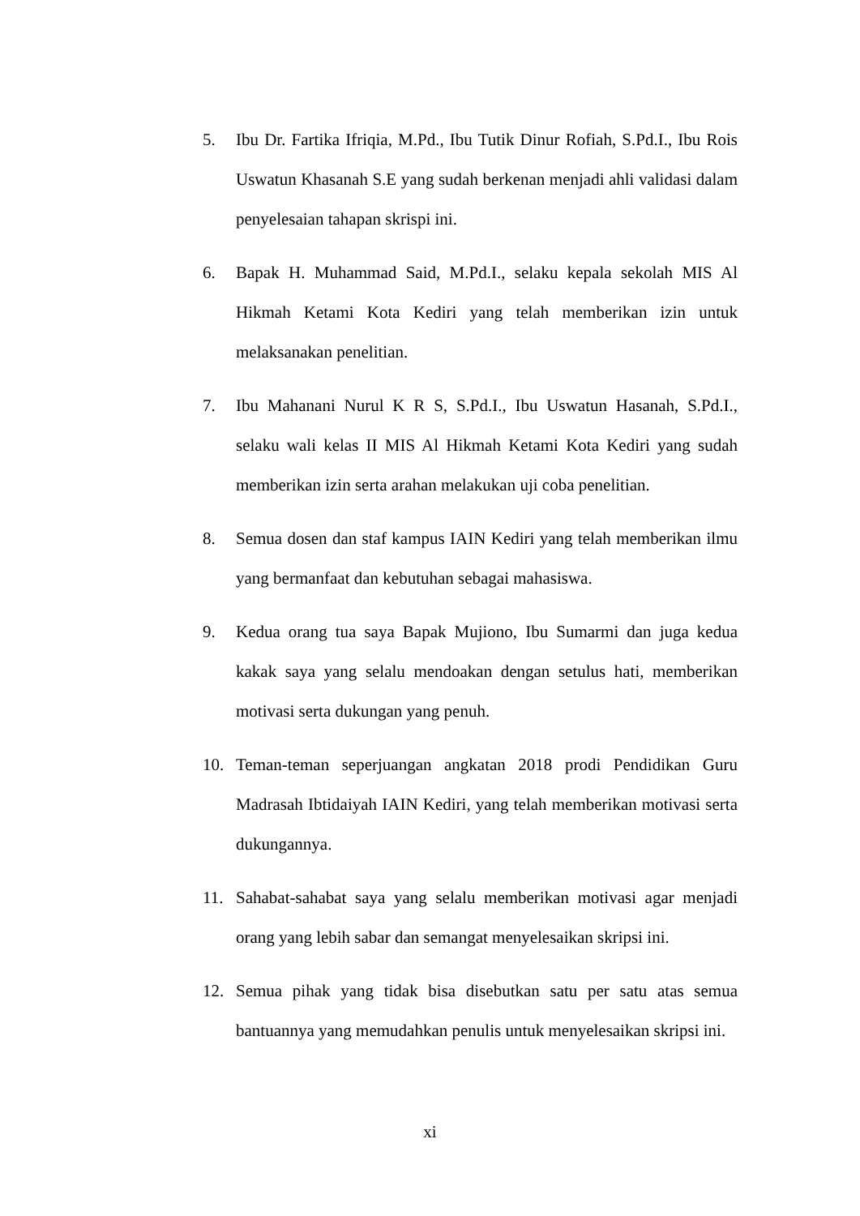5. Ibu Dr. Fartika Ifriqia, M.Pd., Ibu Tutik Dinur Rofiah, S.Pd.I., Ibu Rois Uswatun Khasanah S.E yang sudah berkenan menjadi ahli validasi dalam penyelesaian tahapan skrispi ini.
6. Bapak H. Muhammad Said, M.Pd.I., selaku kepala sekolah MIS Al Hikmah Ketami Kota Kediri yang telah memberikan izin untuk melaksanakan penelitian.
7. Ibu Mahanani Nurul K R S, S.Pd.I., Ibu Uswatun Hasanah, S.Pd.I., selaku wali kelas II MIS Al Hikmah Ketami Kota Kediri yang sudah memberikan izin serta arahan melakukan uji coba penelitian.
8. Semua dosen dan staf kampus IAIN Kediri yang telah memberikan ilmu yang bermanfaat dan kebutuhan sebagai mahasiswa.
9. Kedua orang tua saya Bapak Mujiono, Ibu Sumarmi dan juga kedua kakak saya yang selalu mendoakan dengan setulus hati, memberikan motivasi serta dukungan yang penuh.
10. Teman-teman seperjuangan angkatan 2018 prodi Pendidikan Guru Madrasah Ibtidaiyah IAIN Kediri, yang telah memberikan motivasi serta dukungannya.
11. Sahabat-sahabat saya yang selalu memberikan motivasi agar menjadi orang yang lebih sabar dan semangat menyelesaikan skripsi ini.
12. Semua pihak yang tidak bisa disebutkan satu per satu atas semua bantuannya yang memudahkan penulis untuk menyelesaikan skripsi ini.
xi